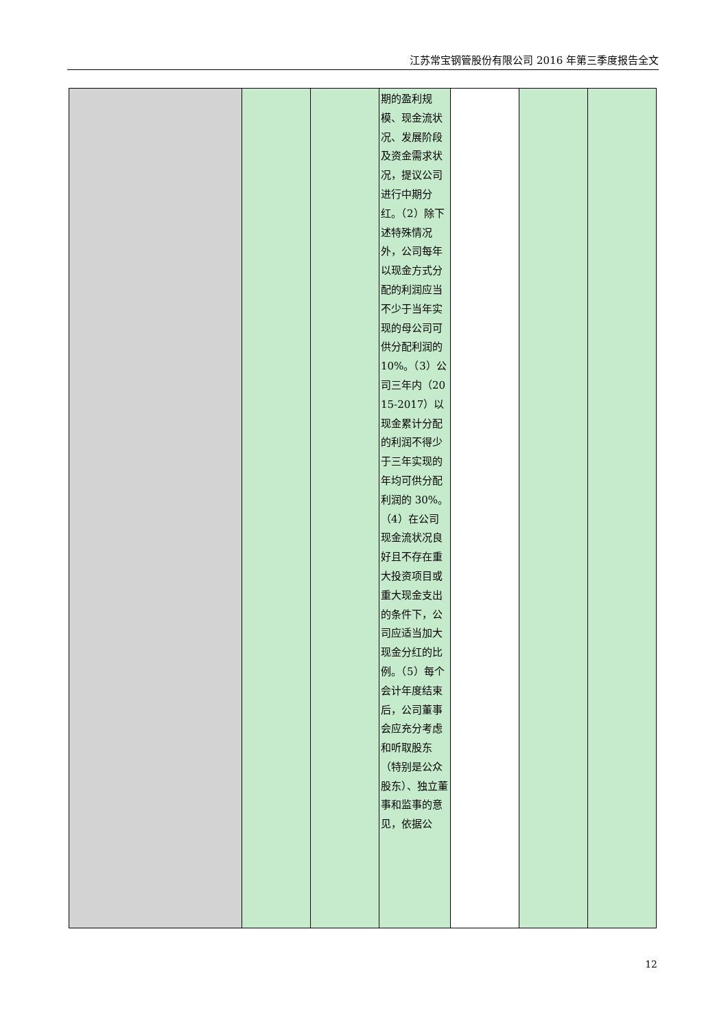江苏常宝钢管股份有限公司 2016 年第三季度报告全文
| | | | 期的盈利规模、现金流状况、发展阶段及资金需求状况，提议公司进行中期分红。（2）除下述特殊情况外，公司每年以现金方式分配的利润应当不少于当年实现的母公司可供分配利润的 10%。（3）公司三年内（2015-2017）以现金累计分配的利润不得少于三年实现的年均可供分配利润的 30%。（4）在公司现金流状况良好且不存在重大投资项目或重大现金支出的条件下，公司应适当加大现金分红的比例。（5）每个会计年度结束后，公司董事会应充分考虑和听取股东（特别是公众股东）、独立董事和监事的意见，依据公 | | | |
12